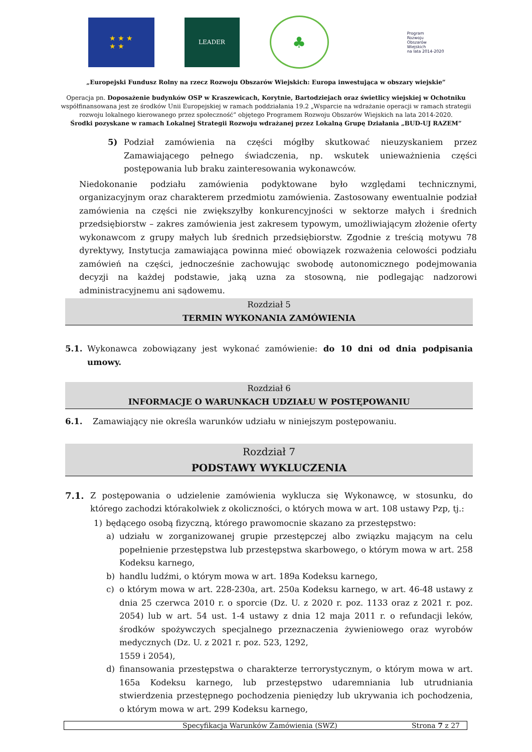★ ★ ★
★ ★
LEADER
♣
Program
Rozwoju
Obszarów
Wiejskich
na lata 2014-2020
„Europejski Fundusz Rolny na rzecz Rozwoju Obszarów Wiejskich: Europa inwestująca w obszary wiejskie”
Operacja pn. Doposażenie budynków OSP w Kraszewicach, Korytnie, Bartodziejach oraz świetlicy wiejskiej w Ochotniku
współfinansowana jest ze środków Unii Europejskiej w ramach poddziałania 19.2 „Wsparcie na wdrażanie operacji w ramach strategii
rozwoju lokalnego kierowanego przez społeczność” objętego Programem Rozwoju Obszarów Wiejskich na lata 2014-2020.
Środki pozyskane w ramach Lokalnej Strategii Rozwoju wdrażanej przez Lokalną Grupę Działania „BUD-UJ RAZEM”
5) Podział zamówienia na części mógłby skutkować nieuzyskaniem przez Zamawiającego pełnego świadczenia, np. wskutek unieważnienia części postępowania lub braku zainteresowania wykonawców.
Niedokonanie podziału zamówienia podyktowane było względami technicznymi, organizacyjnym oraz charakterem przedmiotu zamówienia. Zastosowany ewentualnie podział zamówienia na części nie zwiększyłby konkurencyjności w sektorze małych i średnich przedsiębiorstw – zakres zamówienia jest zakresem typowym, umożliwiającym złożenie oferty wykonawcom z grupy małych lub średnich przedsiębiorstw. Zgodnie z treścią motywu 78 dyrektywy, Instytucja zamawiająca powinna mieć obowiązek rozważenia celowości podziału zamówień na części, jednocześnie zachowując swobodę autonomicznego podejmowania decyzji na każdej podstawie, jaką uzna za stosowną, nie podlegając nadzorowi administracyjnemu ani sądowemu.
Rozdział 5
TERMIN WYKONANIA ZAMÓWIENIA
5.1. Wykonawca zobowiązany jest wykonać zamówienie: do 10 dni od dnia podpisania umowy.
Rozdział 6
INFORMACJE O WARUNKACH UDZIAŁU W POSTĘPOWANIU
6.1. Zamawiający nie określa warunków udziału w niniejszym postępowaniu.
Rozdział 7
PODSTAWY WYKLUCZENIA
7.1. Z postępowania o udzielenie zamówienia wyklucza się Wykonawcę, w stosunku, do którego zachodzi którakolwiek z okoliczności, o których mowa w art. 108 ustawy Pzp, tj.:
1) będącego osobą fizyczną, którego prawomocnie skazano za przestępstwo:
a) udziału w zorganizowanej grupie przestępczej albo związku mającym na celu popełnienie przestępstwa lub przestępstwa skarbowego, o którym mowa w art. 258 Kodeksu karnego,
b) handlu ludźmi, o którym mowa w art. 189a Kodeksu karnego,
c) o którym mowa w art. 228-230a, art. 250a Kodeksu karnego, w art. 46-48 ustawy z dnia 25 czerwca 2010 r. o sporcie (Dz. U. z 2020 r. poz. 1133 oraz z 2021 r. poz. 2054) lub w art. 54 ust. 1-4 ustawy z dnia 12 maja 2011 r. o refundacji leków, środków spożywczych specjalnego przeznaczenia żywieniowego oraz wyrobów medycznych (Dz. U. z 2021 r. poz. 523, 1292,
1559 i 2054),
d) finansowania przestępstwa o charakterze terrorystycznym, o którym mowa w art. 165a Kodeksu karnego, lub przestępstwo udaremniania lub utrudniania stwierdzenia przestępnego pochodzenia pieniędzy lub ukrywania ich pochodzenia, o którym mowa w art. 299 Kodeksu karnego,
Specyfikacja Warunków Zamówienia (SWZ) Strona 7 z 27